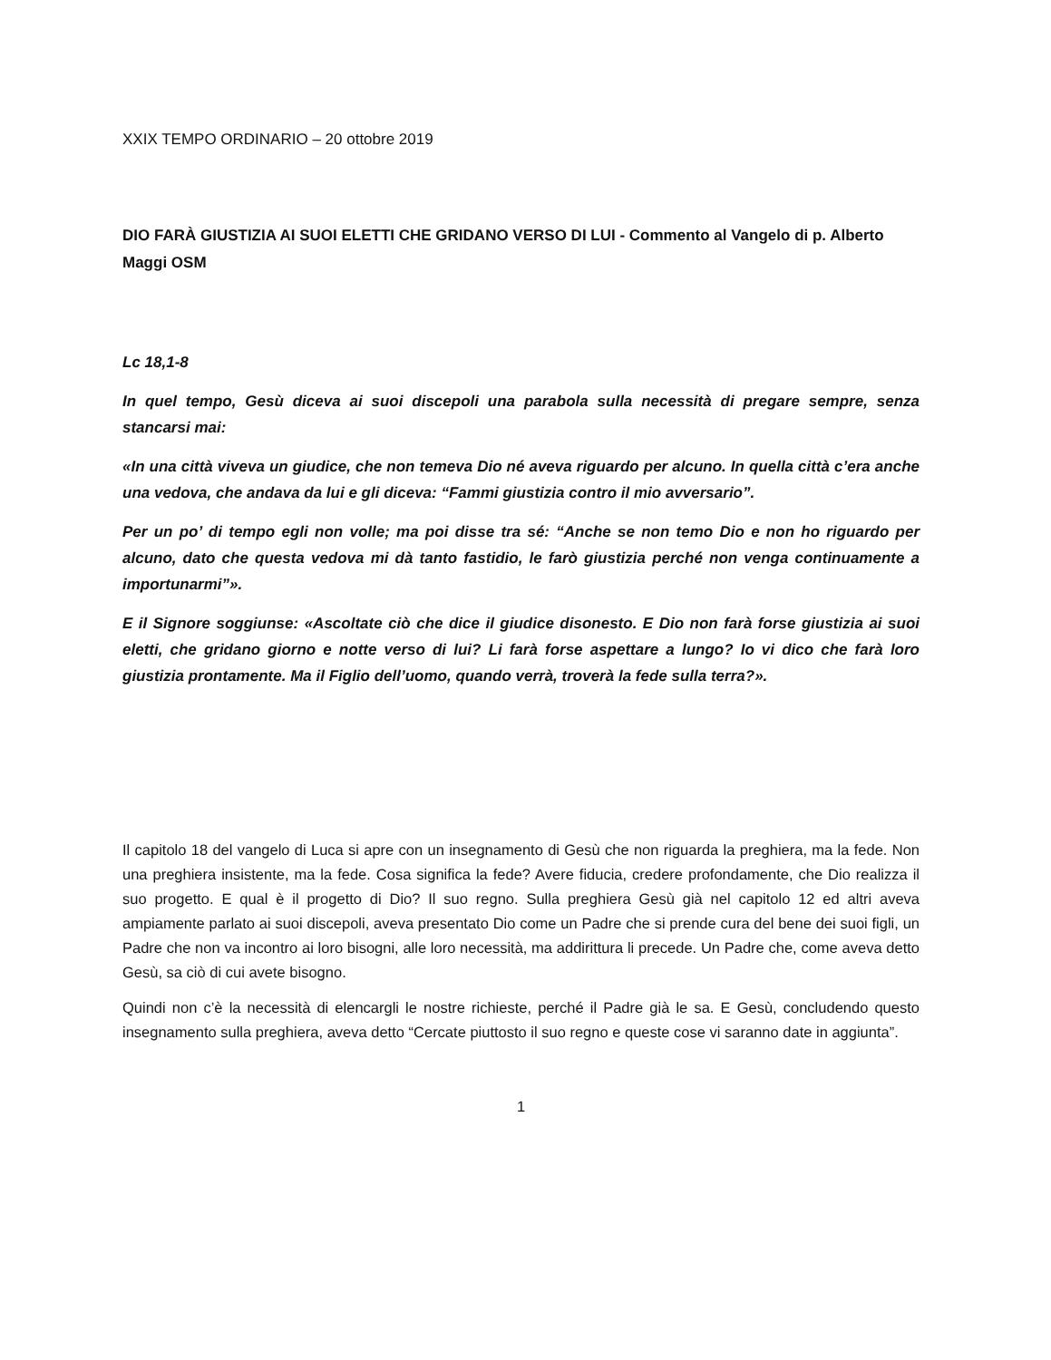XXIX TEMPO ORDINARIO – 20 ottobre 2019
DIO FARÀ GIUSTIZIA AI SUOI ELETTI CHE GRIDANO VERSO DI LUI - Commento al Vangelo di p. Alberto Maggi OSM
Lc 18,1-8
In quel tempo, Gesù diceva ai suoi discepoli una parabola sulla necessità di pregare sempre, senza stancarsi mai:
«In una città viveva un giudice, che non temeva Dio né aveva riguardo per alcuno. In quella città c’era anche una vedova, che andava da lui e gli diceva: “Fammi giustizia contro il mio avversario”.
Per un po’ di tempo egli non volle; ma poi disse tra sé: “Anche se non temo Dio e non ho riguardo per alcuno, dato che questa vedova mi dà tanto fastidio, le farò giustizia perché non venga continuamente a importunarmi”».
E il Signore soggiunse: «Ascoltate ciò che dice il giudice disonesto. E Dio non farà forse giustizia ai suoi eletti, che gridano giorno e notte verso di lui? Li farà forse aspettare a lungo? Io vi dico che farà loro giustizia prontamente. Ma il Figlio dell’uomo, quando verrà, troverà la fede sulla terra?».
Il capitolo 18 del vangelo di Luca si apre con un insegnamento di Gesù che non riguarda la preghiera, ma la fede. Non una preghiera insistente, ma la fede. Cosa significa la fede? Avere fiducia, credere profondamente, che Dio realizza il suo progetto. E qual è il progetto di Dio? Il suo regno. Sulla preghiera Gesù già nel capitolo 12 ed altri aveva ampiamente parlato ai suoi discepoli, aveva presentato Dio come un Padre che si prende cura del bene dei suoi figli, un Padre che non va incontro ai loro bisogni, alle loro necessità, ma addirittura li precede. Un Padre che, come aveva detto Gesù, sa ciò di cui avete bisogno.
Quindi non c’è la necessità di elencargli le nostre richieste, perché il Padre già le sa. E Gesù, concludendo questo insegnamento sulla preghiera, aveva detto “Cercate piuttosto il suo regno e queste cose vi saranno date in aggiunta”.
1